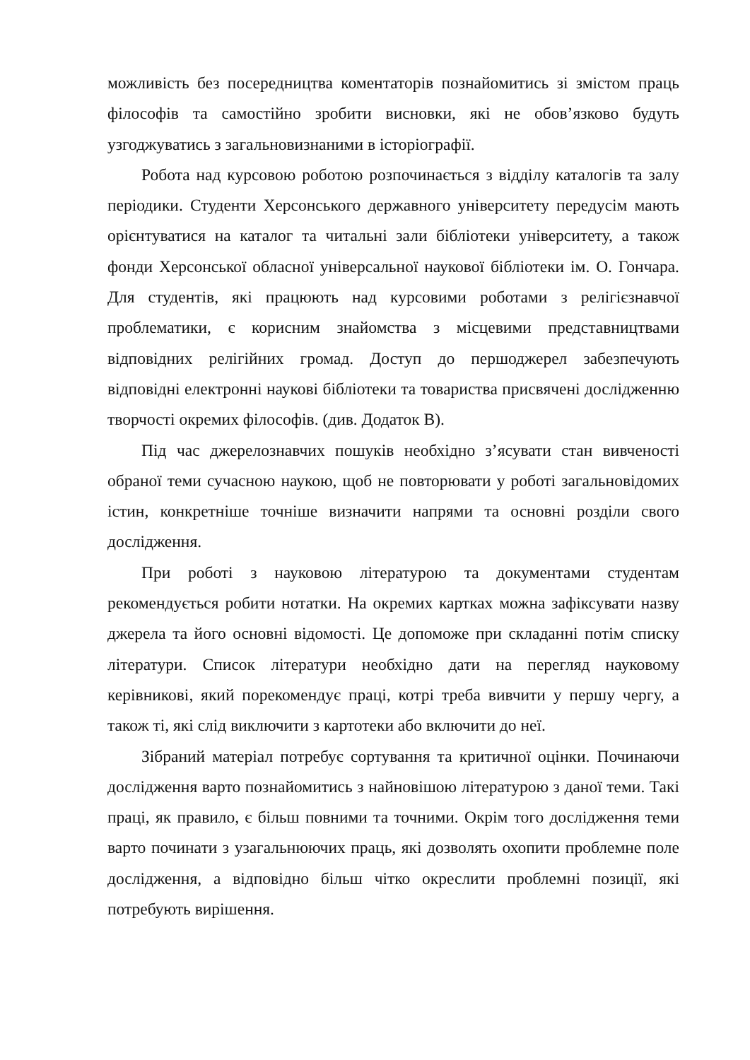можливість без посередництва коментаторів познайомитись зі змістом праць філософів та самостійно зробити висновки, які не обов’язково будуть узгоджуватись з загальновизнаними в історіографії.
Робота над курсовою роботою розпочинається з відділу каталогів та залу періодики. Студенти Херсонського державного університету передусім мають орієнтуватися на каталог та читальні зали бібліотеки університету, а також фонди Херсонської обласної універсальної наукової бібліотеки ім. О. Гончара. Для студентів, які працюють над курсовими роботами з релігієзнавчої проблематики, є корисним знайомства з місцевими представництвами відповідних релігійних громад. Доступ до першоджерел забезпечують відповідні електронні наукові бібліотеки та товариства присвячені дослідженню творчості окремих філософів. (див. Додаток В).
Під час джерелознавчих пошуків необхідно з’ясувати стан вивченості обраної теми сучасною наукою, щоб не повторювати у роботі загальновідомих істин, конкретніше точніше визначити напрями та основні розділи свого дослідження.
При роботі з науковою літературою та документами студентам рекомендується робити нотатки. На окремих картках можна зафіксувати назву джерела та його основні відомості. Це допоможе при складанні потім списку літератури. Список літератури необхідно дати на перегляд науковому керівникові, який порекомендує праці, котрі треба вивчити у першу чергу, а також ті, які слід виключити з картотеки або включити до неї.
Зібраний матеріал потребує сортування та критичної оцінки. Починаючи дослідження варто познайомитись з найновішою літературою з даної теми. Такі праці, як правило, є більш повними та точними. Окрім того дослідження теми варто починати з узагальнюючих праць, які дозволять охопити проблемне поле дослідження, а відповідно більш чітко окреслити проблемні позиції, які потребують вирішення.